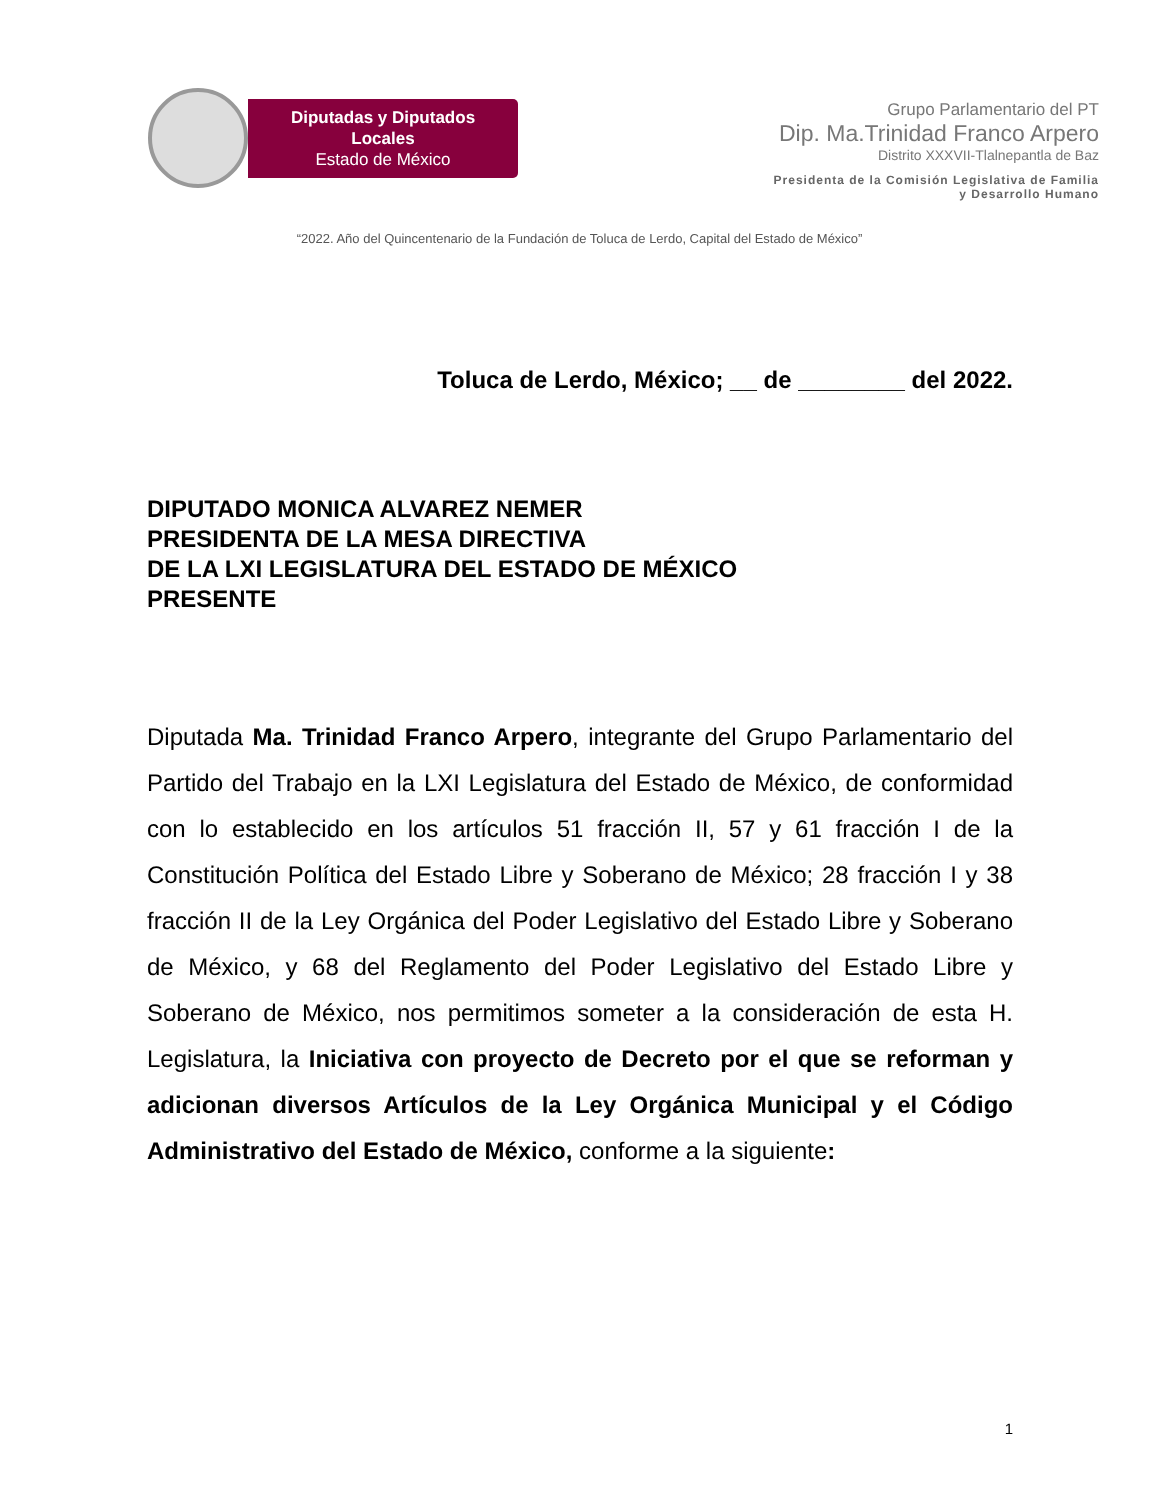Diputadas y Diputados Locales
Estado de México
Grupo Parlamentario del PT
Dip. Ma.Trinidad Franco Arpero
Distrito XXXVII-Tlalnepantla de Baz
Presidenta de la Comisión Legislativa de Familia
y Desarrollo Humano
“2022. Año del Quincentenario de la Fundación de Toluca de Lerdo, Capital del Estado de México”
Toluca de Lerdo, México; __ de ________ del 2022.
DIPUTADO MONICA ALVAREZ NEMER
PRESIDENTA DE LA MESA DIRECTIVA
DE LA LXI LEGISLATURA DEL ESTADO DE MÉXICO
PRESENTE
Diputada Ma. Trinidad Franco Arpero, integrante del Grupo Parlamentario del Partido del Trabajo en la LXI Legislatura del Estado de México, de conformidad con lo establecido en los artículos 51 fracción II, 57 y 61 fracción I de la Constitución Política del Estado Libre y Soberano de México; 28 fracción I y 38 fracción II de la Ley Orgánica del Poder Legislativo del Estado Libre y Soberano de México, y 68 del Reglamento del Poder Legislativo del Estado Libre y Soberano de México, nos permitimos someter a la consideración de esta H. Legislatura, la Iniciativa con proyecto de Decreto por el que se reforman y adicionan diversos Artículos de la Ley Orgánica Municipal y el Código Administrativo del Estado de México, conforme a la siguiente:
1